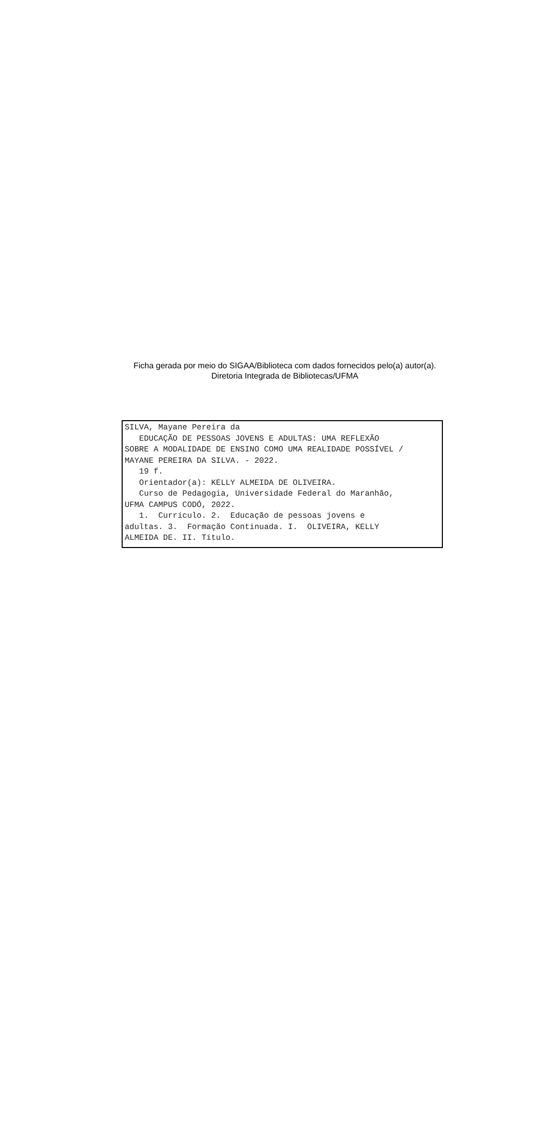Ficha gerada por meio do SIGAA/Biblioteca com dados fornecidos pelo(a) autor(a).
Diretoria Integrada de Bibliotecas/UFMA
SILVA, Mayane Pereira da EDUCAÇÃO DE PESSOAS JOVENS E ADULTAS: UMA REFLEXÃO SOBRE A MODALIDADE DE ENSINO COMO UMA REALIDADE POSSÍVEL / MAYANE PEREIRA DA SILVA. - 2022. 19 f. Orientador(a): KELLY ALMEIDA DE OLIVEIRA. Curso de Pedagogia, Universidade Federal do Maranhão, UFMA CAMPUS CODÓ, 2022. 1. Currículo. 2. Educação de pessoas jovens e adultas. 3. Formação Continuada. I. OLIVEIRA, KELLY ALMEIDA DE. II. Título.